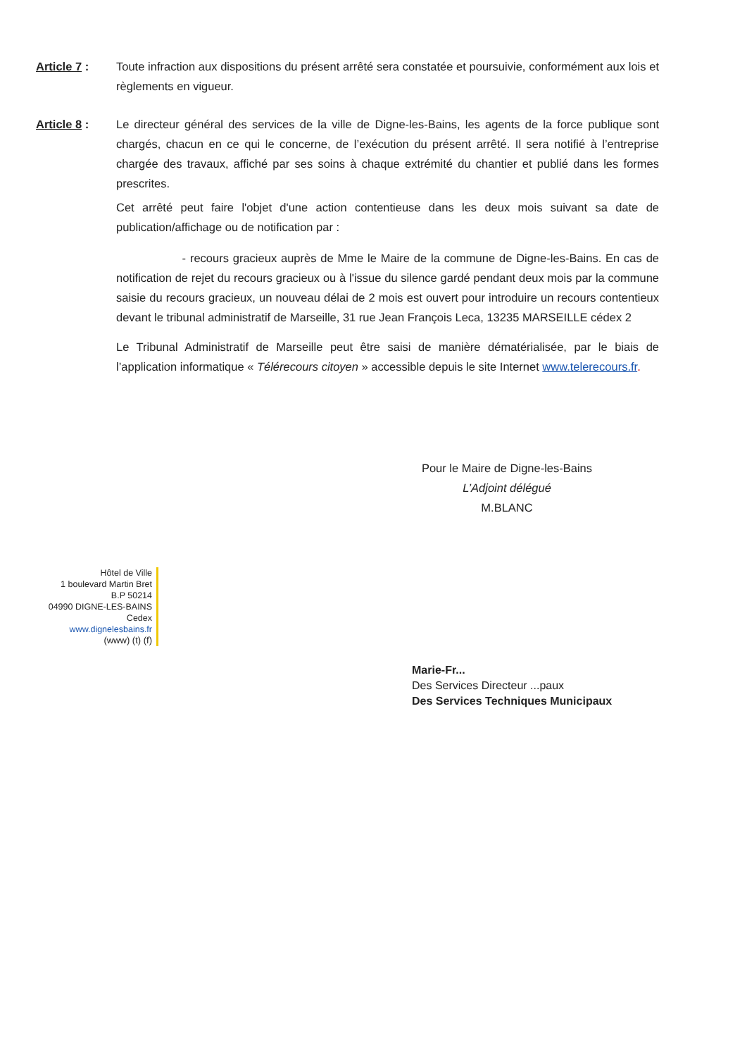Article 7 : Toute infraction aux dispositions du présent arrêté sera constatée et poursuivie, conformément aux lois et règlements en vigueur.
Article 8 : Le directeur général des services de la ville de Digne-les-Bains, les agents de la force publique sont chargés, chacun en ce qui le concerne, de l’exécution du présent arrêté. Il sera notifié à l’entreprise chargée des travaux, affiché par ses soins à chaque extrémité du chantier et publié dans les formes prescrites.
Cet arrêté peut faire l'objet d'une action contentieuse dans les deux mois suivant sa date de publication/affichage ou de notification par :
- recours gracieux auprès de Mme le Maire de la commune de Digne-les-Bains. En cas de notification de rejet du recours gracieux ou à l'issue du silence gardé pendant deux mois par la commune saisie du recours gracieux, un nouveau délai de 2 mois est ouvert pour introduire un recours contentieux devant le tribunal administratif de Marseille, 31 rue Jean François Leca, 13235 MARSEILLE cédex 2
Le Tribunal Administratif de Marseille peut être saisi de manière dématérialisée, par le biais de l’application informatique « Télérecours citoyen » accessible depuis le site Internet www.telerecours.fr.
Pour le Maire de Digne-les-Bains
L’Adjoint délégué
M.BLANC
Hôtel de Ville
1 boulevard Martin Bret
B.P 50214
04990 DIGNE-LES-BAINS Cedex
www.dignelesbains.fr
(www) (t) (f)
Marie-Fr...
Des Services Directeur ...paux
Des Services Techniques Municipaux